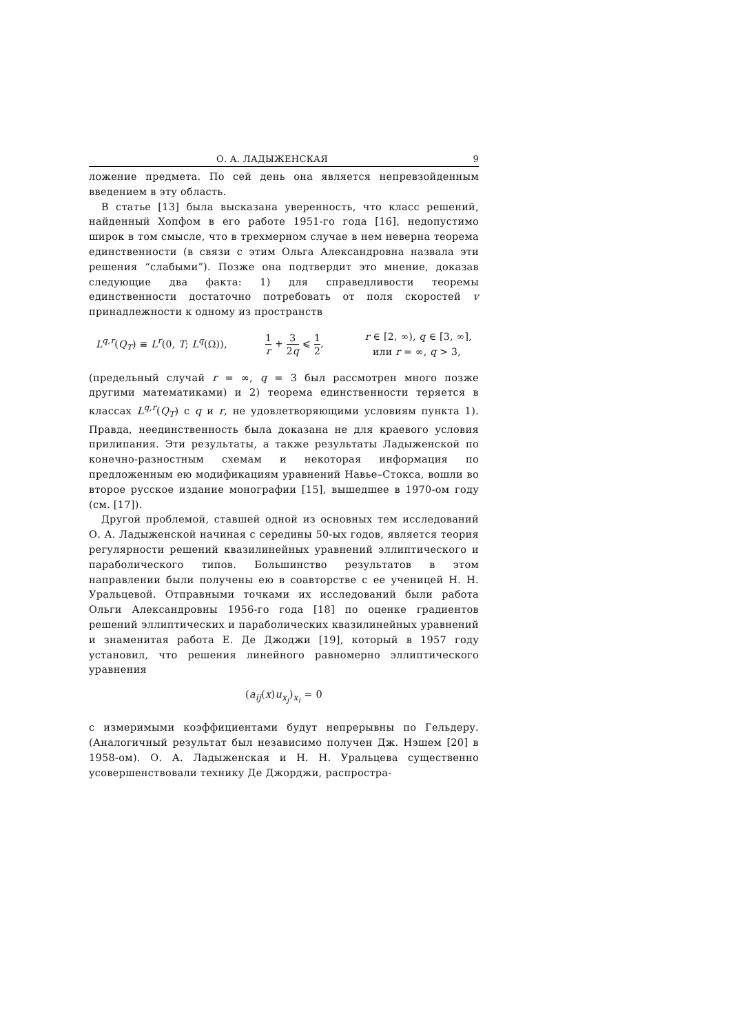О. А. ЛАДЫЖЕНСКАЯ 9
ложение предмета. По сей день она является непревзойденным введением в эту область.
В статье [13] была высказана уверенность, что класс решений, найденный Хопфом в его работе 1951-го года [16], недопустимо широк в том смысле, что в трехмерном случае в нем неверна теорема единственности (в связи с этим Ольга Александровна назвала эти решения “слабыми”). Позже она подтвердит это мнение, доказав следующие два факта: 1) для справедливости теоремы единственности достаточно потребовать от поля скоростей v принадлежности к одному из пространств
L<sup>q,r</sup>(Q<sub>T</sub>) ≡ L<sup>r</sup>(0, T; L<sup>q</sup>(Ω)), 1 r + 3 2q ⩽ 1 2, r ∈ [2, ∞), q ∈ [3, ∞],
или r = ∞, q > 3,
(предельный случай r = ∞, q = 3 был рассмотрен много позже другими математиками) и 2) теорема единственности теряется в классах L<sup>q,r</sup>(Q<sub>T</sub>) с q и r, не удовлетворяющими условиям пункта 1). Правда, неединственность была доказана не для краевого условия прилипания. Эти результаты, а также результаты Ладыженской по конечно-разностным схемам и некоторая информация по предложенным ею модификациям уравнений Навье–Стокса, вошли во второе русское издание монографии [15], вышедшее в 1970-ом году (см. [17]).
Другой проблемой, ставшей одной из основных тем исследований О. А. Ладыженской начиная с середины 50-ых годов, является теория регулярности решений квазилинейных уравнений эллиптического и параболического типов. Большинство результатов в этом направлении были получены ею в соавторстве с ее ученицей Н. Н. Уральцевой. Отправными точками их исследований были работа Ольги Александровны 1956-го года [18] по оценке градиентов решений эллиптических и параболических квазилинейных уравнений и знаменитая работа Е. Де Джоджи [19], который в 1957 году установил, что решения линейного равномерно эллиптического уравнения
(a<sub>ij</sub>(x)u<sub>x<sub>j</sub></sub>)<sub>x<sub>i</sub></sub> = 0
с измеримыми коэффициентами будут непрерывны по Гельдеру. (Аналогичный результат был независимо получен Дж. Нэшем [20] в 1958-ом). О. А. Ладыженская и Н. Н. Уральцева существенно усовершенствовали технику Де Джорджи, распростра-